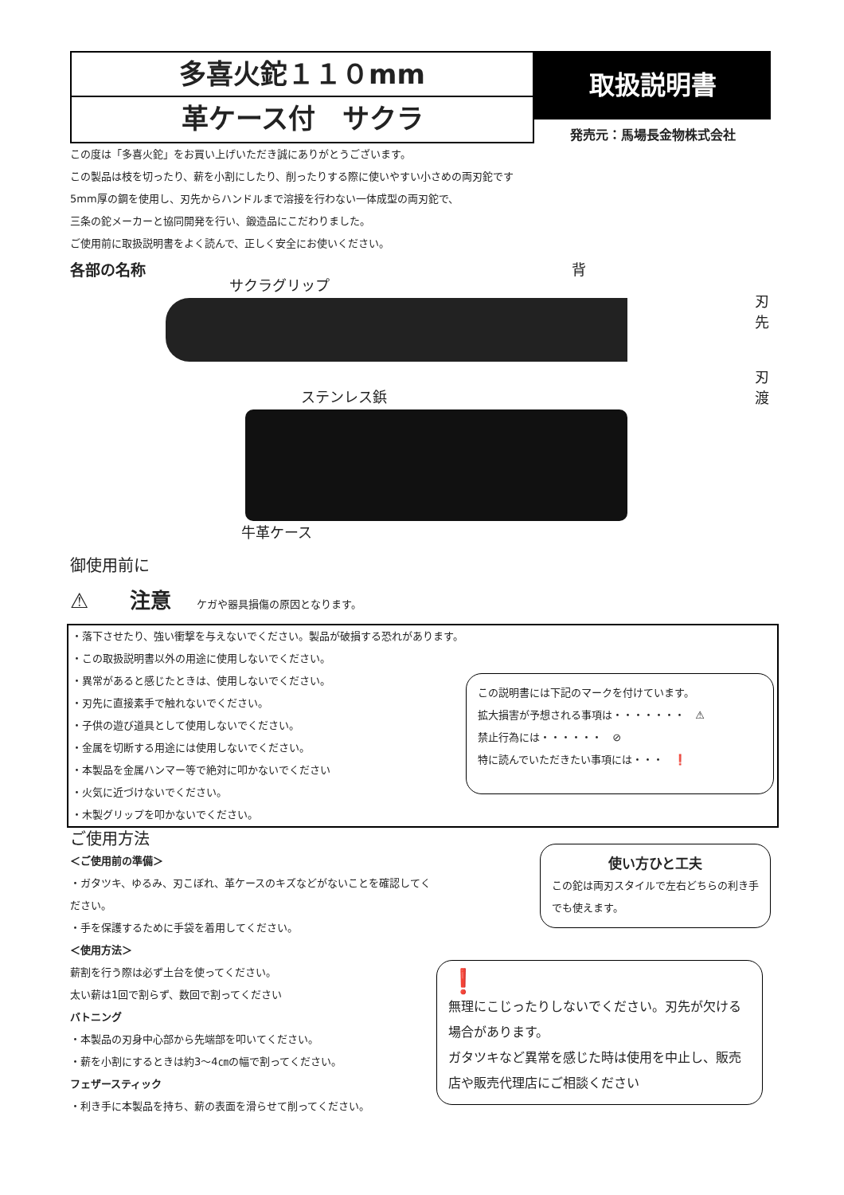多喜火鉈１１０mm
革ケース付　サクラ
取扱説明書
発売元：馬場長金物株式会社
この度は「多喜火鉈」をお買い上げいただき誠にありがとうございます。
この製品は枝を切ったり、薪を小割にしたり、削ったりする際に使いやすい小さめの両刃鉈です
5mm厚の鋼を使用し、刃先からハンドルまで溶接を行わない一体成型の両刃鉈で、
三条の鉈メーカーと協同開発を行い、鍛造品にこだわりました。
ご使用前に取扱説明書をよく読んで、正しく安全にお使いください。
各部の名称
サクラグリップ
背
刃先
刃渡
ステンレス鋲
牛革ケース
御使用前に
⚠　　注意　　ケガや器具損傷の原因となります。
・落下させたり、強い衝撃を与えないでください。製品が破損する恐れがあります。
・この取扱説明書以外の用途に使用しないでください。
・異常があると感じたときは、使用しないでください。
・刃先に直接素手で触れないでください。
・子供の遊び道具として使用しないでください。
・金属を切断する用途には使用しないでください。
・本製品を金属ハンマー等で絶対に叩かないでください
・火気に近づけないでください。
・木製グリップを叩かないでください。
この説明書には下記のマークを付けています。
拡大損害が予想される事項は・・・・・・・　⚠
禁止行為には・・・・・・　⊘
特に読んでいただきたい事項には・・・　❗
ご使用方法
＜ご使用前の準備＞
・ガタツキ、ゆるみ、刃こぼれ、革ケースのキズなどがないことを確認してください。
・手を保護するために手袋を着用してください。
＜使用方法＞
薪割を行う際は必ず土台を使ってください。
太い薪は1回で割らず、数回で割ってください
バトニング
・本製品の刃身中心部から先端部を叩いてください。
・薪を小割にするときは約3〜4㎝の幅で割ってください。
フェザースティック
・利き手に本製品を持ち、薪の表面を滑らせて削ってください。
使い方ひと工夫
この鉈は両刃スタイルで左右どちらの利き手でも使えます。
❗
無理にこじったりしないでください。刃先が欠ける場合があります。
ガタツキなど異常を感じた時は使用を中止し、販売店や販売代理店にご相談ください